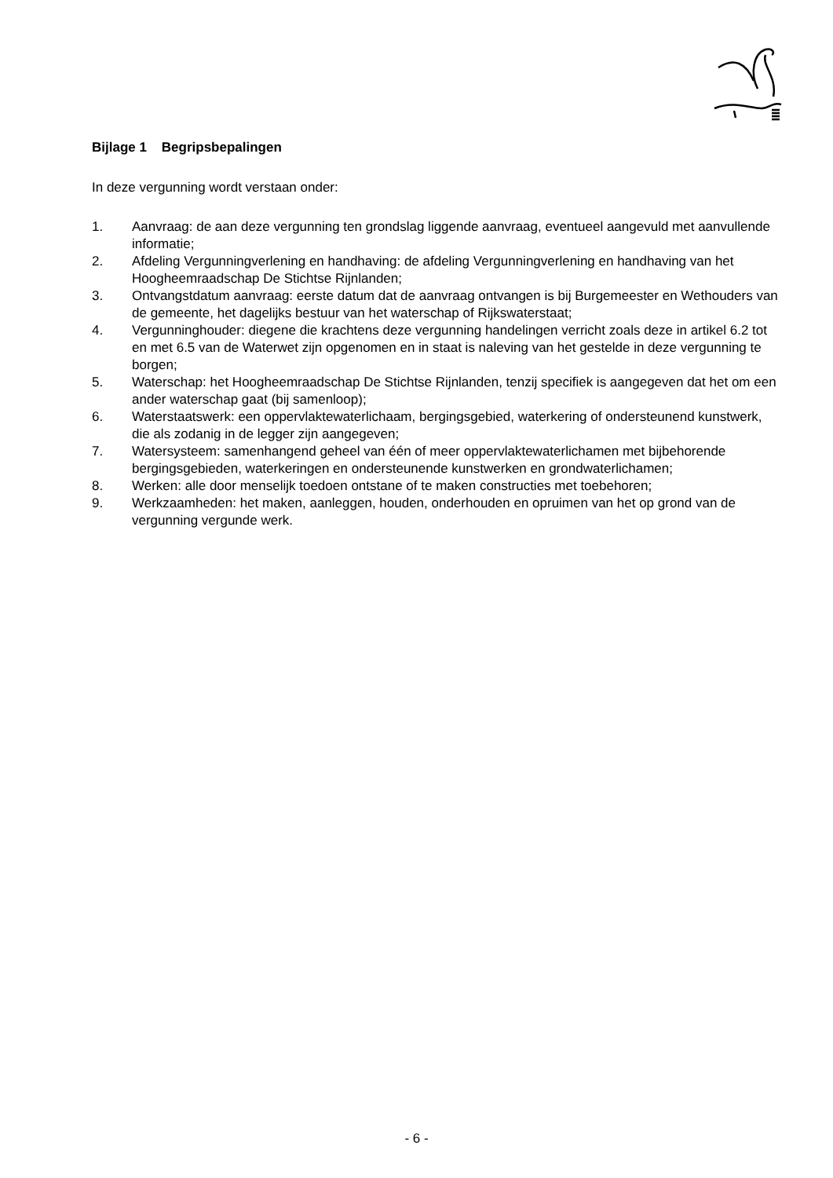Bijlage 1 Begripsbepalingen
In deze vergunning wordt verstaan onder:
1. Aanvraag: de aan deze vergunning ten grondslag liggende aanvraag, eventueel aangevuld met aanvullende informatie;
2. Afdeling Vergunningverlening en handhaving: de afdeling Vergunningverlening en handhaving van het Hoogheemraadschap De Stichtse Rijnlanden;
3. Ontvangstdatum aanvraag: eerste datum dat de aanvraag ontvangen is bij Burgemeester en Wethouders van de gemeente, het dagelijks bestuur van het waterschap of Rijkswaterstaat;
4. Vergunninghouder: diegene die krachtens deze vergunning handelingen verricht zoals deze in artikel 6.2 tot en met 6.5 van de Waterwet zijn opgenomen en in staat is naleving van het gestelde in deze vergunning te borgen;
5. Waterschap: het Hoogheemraadschap De Stichtse Rijnlanden, tenzij specifiek is aangegeven dat het om een ander waterschap gaat (bij samenloop);
6. Waterstaatswerk: een oppervlaktewaterlichaam, bergingsgebied, waterkering of ondersteunend kunstwerk, die als zodanig in de legger zijn aangegeven;
7. Watersysteem: samenhangend geheel van één of meer oppervlaktewaterlichamen met bijbehorende bergingsgebieden, waterkeringen en ondersteunende kunstwerken en grondwaterlichamen;
8. Werken: alle door menselijk toedoen ontstane of te maken constructies met toebehoren;
9. Werkzaamheden: het maken, aanleggen, houden, onderhouden en opruimen van het op grond van de vergunning vergunde werk.
- 6 -